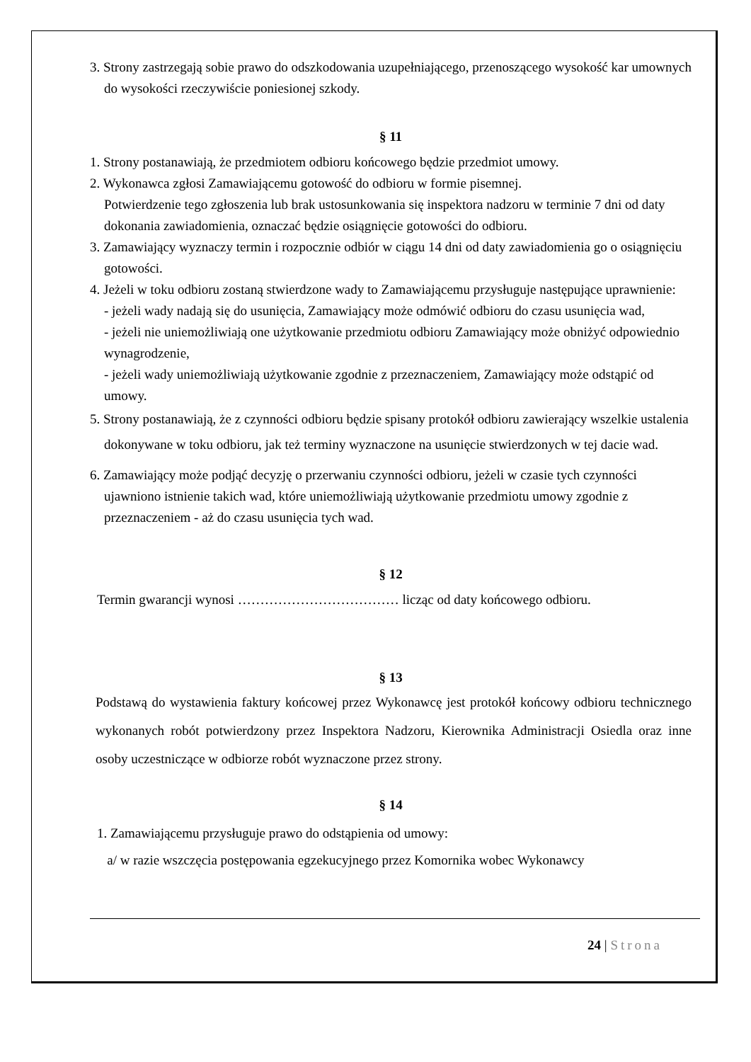3. Strony zastrzegają sobie prawo do odszkodowania uzupełniającego, przenoszącego wysokość kar umownych do wysokości rzeczywiście poniesionej szkody.
§ 11
1. Strony postanawiają, że przedmiotem odbioru końcowego będzie przedmiot umowy.
2. Wykonawca zgłosi Zamawiającemu gotowość do odbioru w formie pisemnej.
Potwierdzenie tego zgłoszenia lub brak ustosunkowania się inspektora nadzoru w terminie 7 dni od daty dokonania zawiadomienia, oznaczać będzie osiągnięcie gotowości do odbioru.
3. Zamawiający wyznaczy termin i rozpocznie odbiór w ciągu 14 dni od daty zawiadomienia go o osiągnięciu gotowości.
4. Jeżeli w toku odbioru zostaną stwierdzone wady to Zamawiającemu przysługuje następujące uprawnienie:
- jeżeli wady nadają się do usunięcia, Zamawiający może odmówić odbioru do czasu usunięcia wad,
- jeżeli nie uniemożliwiają one użytkowanie przedmiotu odbioru Zamawiający może obniżyć odpowiednio wynagrodzenie,
- jeżeli wady uniemożliwiają użytkowanie zgodnie z przeznaczeniem, Zamawiający może odstąpić od umowy.
5. Strony postanawiają, że z czynności odbioru będzie spisany protokół odbioru zawierający wszelkie ustalenia dokonywane w toku odbioru, jak też terminy wyznaczone na usunięcie stwierdzonych w tej dacie wad.
6. Zamawiający może podjąć decyzję o przerwaniu czynności odbioru, jeżeli w czasie tych czynności ujawniono istnienie takich wad, które uniemożliwiają użytkowanie przedmiotu umowy zgodnie z przeznaczeniem - aż do czasu usunięcia tych wad.
§ 12
Termin gwarancji wynosi ……………………………… licząc od daty końcowego odbioru.
§ 13
Podstawą do wystawienia faktury końcowej przez Wykonawcę jest protokół końcowy odbioru technicznego wykonanych robót potwierdzony przez Inspektora Nadzoru, Kierownika Administracji Osiedla oraz inne osoby uczestniczące w odbiorze robót wyznaczone przez strony.
§ 14
1. Zamawiającemu przysługuje prawo do odstąpienia od umowy:
a/ w razie wszczęcia postępowania egzekucyjnego przez Komornika wobec Wykonawcy
24 | Strona